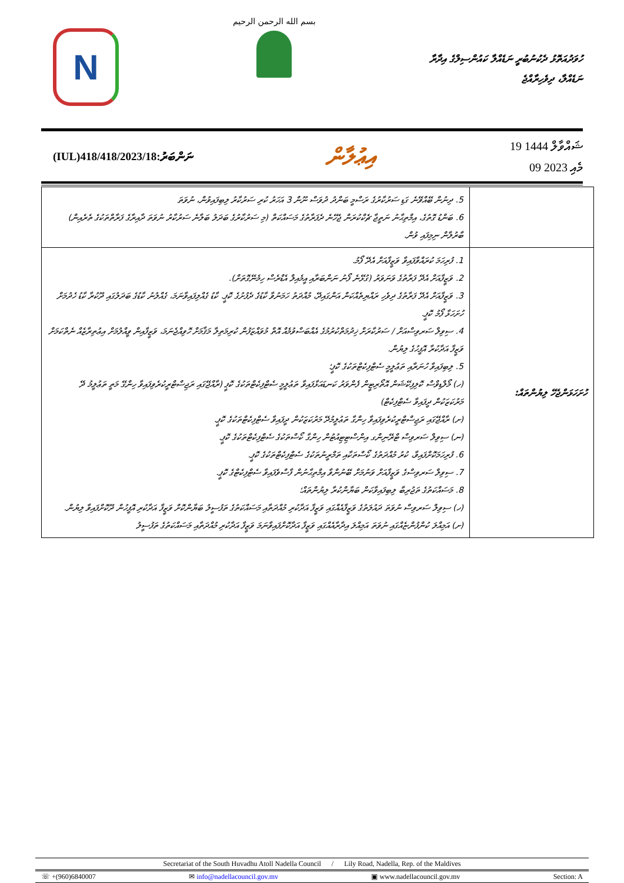N
بسم الله الرحمن الرحيم
ހުވަދުއަތޮޅު ދެކުނުބުރީ ނަޑެއްލާ ކައުންސިލްގެ އިދާރާ
ނަޑެއްލާ، ދިވެހިރާއްޖެ
(IUL)418/418/2023/18:ނަންބަރު
އިޢުލާން
19 ޝައްވާލް 1444
09 މެއި 2023
| | 5. ދިނުން ބޭއްވޭނެ ގަޑި ސަރުކާރުގެ ރަސްމީ ބަންދު ދުވަސް ނޫން 3 އަހަރު ކުރި ސަރުކާރު ލިބިފައިވުން، ނުވަތަ 6. ބަންޑު ގޮތުގެ، އިމްތިޙާނު ނަތީޖާ ޗެކްކުރަން ޖެހޭނެ ދެފަރާތުގެ މަސައްކަތް (މި ސަރުކާރުގެ ބަދަލު ބަލާނެ ސަރުކާރު ނުވަތަ ދާއިރާގެ ފަރާތްތަކުގެ ތެރެއިން) ބާރުލާން ނިމިފައި ވުން. |
| ހުށަހަޅަންޖެހޭ ލިޔުންތައް: | 1. ފުރިހަމަ ކުރައްވާފައިވާ ވަޒީފާއަށް އެދޭ ފޯމު. 2. ވަޒީފާއަށް އެދޭ ފަރާތުގެ ވަނަވަރު (ގުޅޭނެ ފޯނު ނަންބަރާއި އީމެއިލް އެޑްރެސް ހިމެނޭގޮތަށް). 3. ވަޒީފާއަށް އެދޭ ފަރާތުގެ ދިވެހި ރައްޔިތެއްކަން އަންގައިދޭ، މުއްދަތު ހަމަނުވާ ކާޑުގެ ދެފުށުގެ ކޮޕީ. ކާޑު ގެއްލިފައިވާނަމަ، ގެއްލުނު ކާޑުގެ ބަދަލުގައި ދޫކުރާ ކާޑު ހެދުމަށް ހުށަހަޅާ ފޯމު ކޮޕީ. 4. ސިވިލް ސަރވިސްއަށް / ސަރުކާރަށް ޚިދުމަތްކުރުމުގެ އެއްބަސްވުމެއް އޮތް މުވައްޒަފުން ކުރިމަތިލާ މަޤާމަށް ހޮވިއްޖެނަމަ، ވަޒީފާއިން ވީއްލުމަށް އިޢުތިރާޒެއް ނެތްކަމަށް ވަޒީފާ އަދާކުރާ އޮފީހުގެ ލިޔުން. 5. ލިބިފައިވާ ހުނަރާއި ތަޢުލީމީ ސެޓްފިކެޓްތަކުގެ ކޮޕީ؛ (ހ) މޯލްޑިވްސް ކޮލިފިކޭޝަން އޮތޯރިޓީން ފެންވަރު ކަނޑައަޅާފައިވާ ތަޢުލީމީ ސެޓްފިކެޓްތަކުގެ ކޮޕީ (ރާއްޖޭގައި ރަޖިސްޓްރީކުރެވިފައިވާ ހިންގޭ މަތީ ތަޢުލީމު ދޭ މަރުކަޒަކުން ދީފައިވާ ސެޓްފިކެޓް) (ށ) ރާއްޖޭގައި ރަޖިސްޓްރީކުރެވިފައިވާ ހިންގާ ތަޢުލީމުދޭ މަރުކަޒަކުން ދީފައިވާ ސެޓްފިކެޓްތަކުގެ ކޮޕީ. (ނ) ސިވިލް ސަރވިސް ޓްރޭނިންގ އިންސްޓިޓިއުޓުން ހިންގާ ކޯސްތަކުގެ ސެޓްފިކެޓްތަކުގެ ކޮޕީ. 6. ފުރިހަމަކޮށްފައިވާ، ކުރު މުއްދަތުގެ ކޯސްތަކާއި ތަމްރީނުތަކުގެ ސެޓްފިކެޓްތަކުގެ ކޮޕީ. 7. ސިވިލް ސަރވިސްގެ ވަޒީފާއަށް ވަނުމަށް ބޭނުންވާ އިމްތިޙާނުން ފާސްވެފައިވާ ސެޓްފިކެޓްގެ ކޮޕީ. 8. މަސައްކަތުގެ ތަޖުރިބާ ލިބިފައިވާކަން ބަޔާންކުރާ ލިޔުންތައް؛ (ހ) ސިވިލް ސަރވިސް ނުވަތަ ދައުލަތުގެ ވަޒީފާއެއްގައި ވަޒީފާ އަދާކުރި މުއްދަތާއި މަސައްކަތުގެ ތަފުސީލު ބަޔާންކޮށް ވަޒީފާ އަދާކުރި އޮފީހުން ދޫކޮށްފައިވާ ލިޔުން. (ށ) އަމިއްލަ ކުންފުންޏެއްގައި ނުވަތަ އަމިއްލަ އިދާރާއެއްގައި ވަޒީފާ އަދާކޮށްފައިވާނަމަ ވަޒީފާ އަދާކުރި މުއްދަތާއި މަސައްކަތުގެ ތަފުސީލު |
Secretariat of the South Huvadhu Atoll Nadella Council / Lily Road, Nadella, Rep. of the Maldives
☏ +(960)6840007 ✉ info@nadellacouncil.gov.mv ▣ www.nadellacouncil.gov.mv Section: A